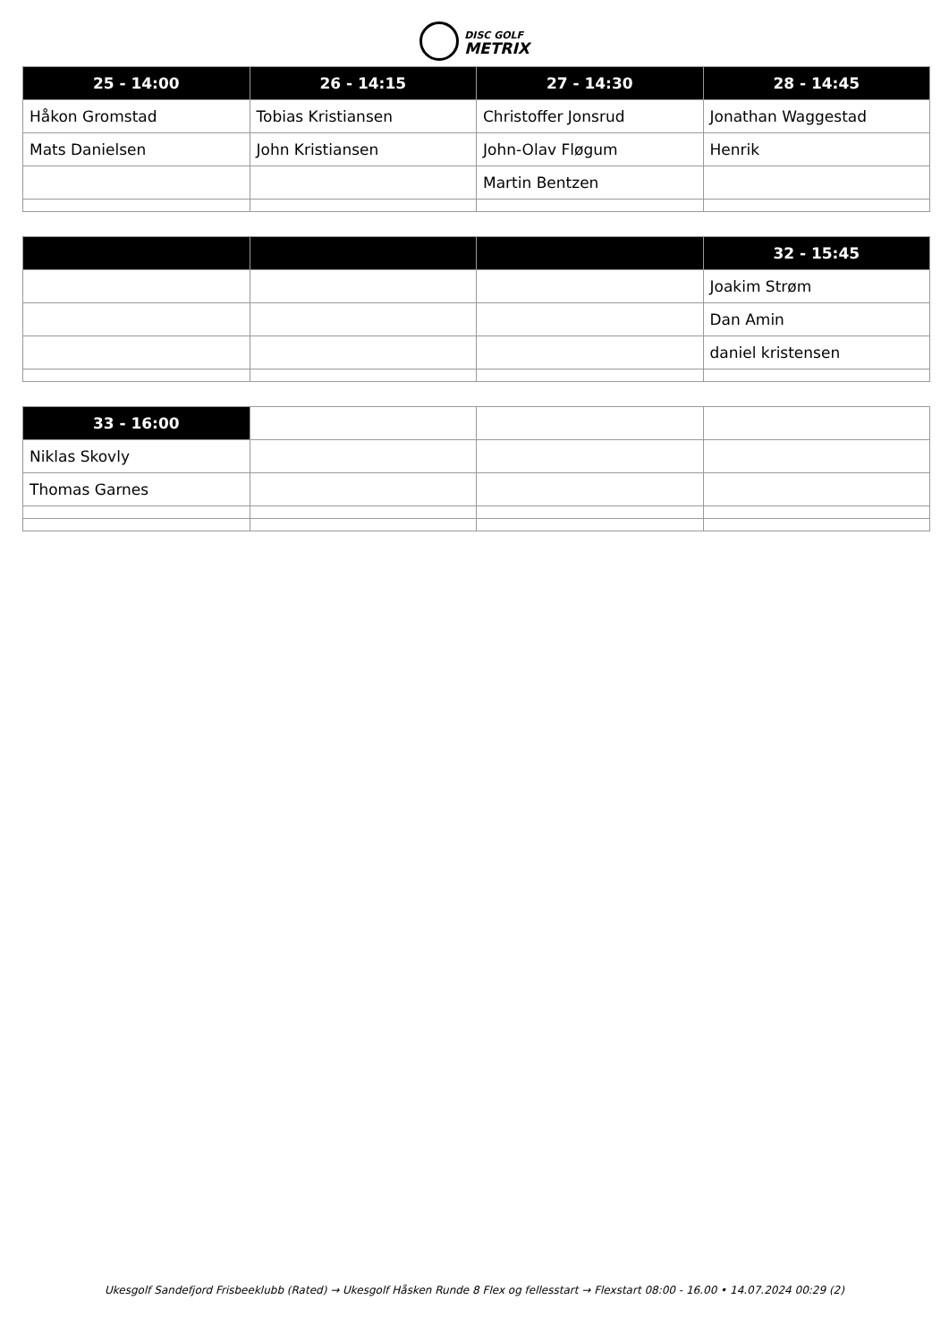DISC GOLF
METRIX
| 25 - 14:00 | 26 - 14:15 | 27 - 14:30 | 28 - 14:45 |
| --- | --- | --- | --- |
| Håkon Gromstad | Tobias Kristiansen | Christoffer Jonsrud | Jonathan Waggestad |
| Mats Danielsen | John Kristiansen | John-Olav Fløgum | Henrik |
| | | Martin Bentzen | |
| | | | 32 - 15:45 |
| --- | --- | --- | --- |
| | | | Joakim Strøm |
| | | | Dan Amin |
| | | | daniel kristensen |
| 33 - 16:00 | | | |
| Niklas Skovly | | | |
| Thomas Garnes | | | |
Ukesgolf Sandefjord Frisbeeklubb (Rated) → Ukesgolf Håsken Runde 8 Flex og fellesstart → Flexstart 08:00 - 16.00 • 14.07.2024 00:29 (2)